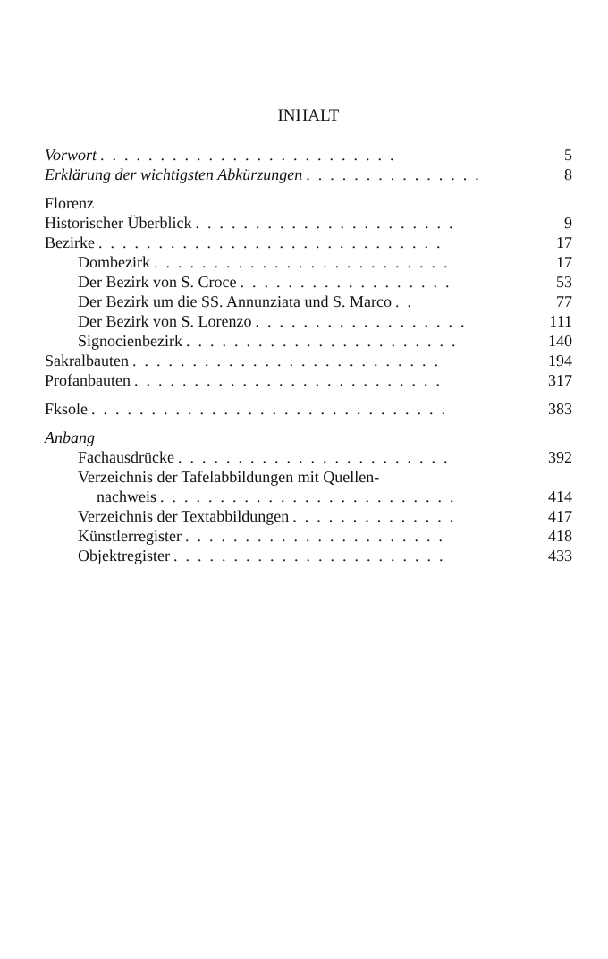INHALT
Vorwort......................... 5
Erklärung der wichtigsten Abkürzungen............... 8
Florenz
Historischer Überblick...................... 9
Bezirke............................. 17
Dombezirk......................... 17
Der Bezirk von S. Croce.................. 53
Der Bezirk um die SS. Annunziata und S. Marco.. 77
Der Bezirk von S. Lorenzo.................. 111
Signocienbezirk....................... 140
Sakralbauten.......................... 194
Profanbauten.......................... 317
Fksole.............................. 383
Anbang
Fachausdrücke....................... 392
Verzeichnis der Tafelabbildungen mit Quellen-
nachweis......................... 414
Verzeichnis der Textabbildungen.............. 417
Künstlerregister...................... 418
Objektregister....................... 433